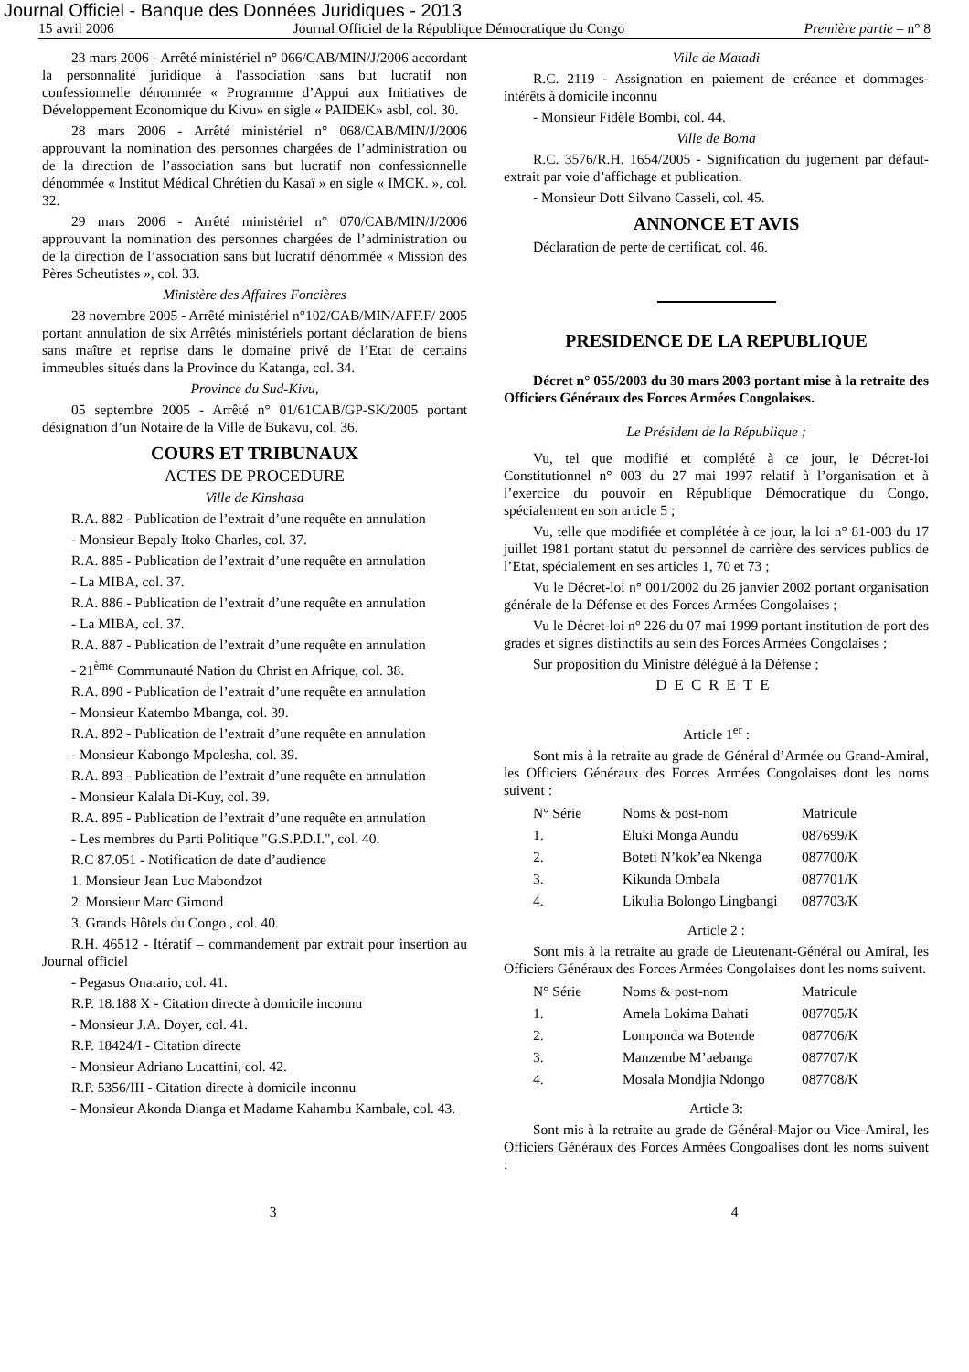Journal Officiel - Banque des Données Juridiques - 2013
15 avril 2006 Journal Officiel de la République Démocratique du Congo Première partie – n° 8
23 mars 2006 - Arrêté ministériel n° 066/CAB/MIN/J/2006 accordant la personnalité juridique à l'association sans but lucratif non confessionnelle dénommée « Programme d’Appui aux Initiatives de Développement Economique du Kivu» en sigle « PAIDEK» asbl, col. 30.
28 mars 2006 - Arrêté ministériel n° 068/CAB/MIN/J/2006 approuvant la nomination des personnes chargées de l’administration ou de la direction de l’association sans but lucratif non confessionnelle dénommée « Institut Médical Chrétien du Kasaï » en sigle « IMCK. », col. 32.
29 mars 2006 - Arrêté ministériel n° 070/CAB/MIN/J/2006 approuvant la nomination des personnes chargées de l’administration ou de la direction de l’association sans but lucratif dénommée « Mission des Pères Scheutistes », col. 33.
Ministère des Affaires Foncières
28 novembre 2005 - Arrêté ministériel n°102/CAB/MIN/AFF.F/ 2005 portant annulation de six Arrêtés ministériels portant déclaration de biens sans maître et reprise dans le domaine privé de l’Etat de certains immeubles situés dans la Province du Katanga, col. 34.
Province du Sud-Kivu,
05 septembre 2005 - Arrêté n° 01/61CAB/GP-SK/2005 portant désignation d’un Notaire de la Ville de Bukavu, col. 36.
COURS ET TRIBUNAUX
ACTES DE PROCEDURE
Ville de Kinshasa
R.A. 882 - Publication de l’extrait d’une requête en annulation
- Monsieur Bepaly Itoko Charles, col. 37.
R.A. 885 - Publication de l’extrait d’une requête en annulation
- La MIBA, col. 37.
R.A. 886 - Publication de l’extrait d’une requête en annulation
- La MIBA, col. 37.
R.A. 887 - Publication de l’extrait d’une requête en annulation
- 21<sup>ème</sup> Communauté Nation du Christ en Afrique, col. 38.
R.A. 890 - Publication de l’extrait d’une requête en annulation
- Monsieur Katembo Mbanga, col. 39.
R.A. 892 - Publication de l’extrait d’une requête en annulation
- Monsieur Kabongo Mpolesha, col. 39.
R.A. 893 - Publication de l’extrait d’une requête en annulation
- Monsieur Kalala Di-Kuy, col. 39.
R.A. 895 - Publication de l’extrait d’une requête en annulation
- Les membres du Parti Politique "G.S.P.D.I.", col. 40.
R.C 87.051 - Notification de date d’audience
1. Monsieur Jean Luc Mabondzot
2. Monsieur Marc Gimond
3. Grands Hôtels du Congo , col. 40.
R.H. 46512 - Itératif – commandement par extrait pour insertion au Journal officiel
- Pegasus Onatario, col. 41.
R.P. 18.188 X - Citation directe à domicile inconnu
- Monsieur J.A. Doyer, col. 41.
R.P. 18424/I - Citation directe
- Monsieur Adriano Lucattini, col. 42.
R.P. 5356/III - Citation directe à domicile inconnu
- Monsieur Akonda Dianga et Madame Kahambu Kambale, col. 43.
Ville de Matadi
R.C. 2119 - Assignation en paiement de créance et dommages-intérêts à domicile inconnu
- Monsieur Fidèle Bombi, col. 44.
Ville de Boma
R.C. 3576/R.H. 1654/2005 - Signification du jugement par défaut-extrait par voie d’affichage et publication.
- Monsieur Dott Silvano Casseli, col. 45.
ANNONCE ET AVIS
Déclaration de perte de certificat, col. 46.
PRESIDENCE DE LA REPUBLIQUE
Décret n° 055/2003 du 30 mars 2003 portant mise à la retraite des Officiers Généraux des Forces Armées Congolaises.
Le Président de la République ;
Vu, tel que modifié et complété à ce jour, le Décret-loi Constitutionnel n° 003 du 27 mai 1997 relatif à l’organisation et à l’exercice du pouvoir en République Démocratique du Congo, spécialement en son article 5 ;
Vu, telle que modifiée et complétée à ce jour, la loi n° 81-003 du 17 juillet 1981 portant statut du personnel de carrière des services publics de l’Etat, spécialement en ses articles 1, 70 et 73 ;
Vu le Décret-loi n° 001/2002 du 26 janvier 2002 portant organisation générale de la Défense et des Forces Armées Congolaises ;
Vu le Décret-loi n° 226 du 07 mai 1999 portant institution de port des grades et signes distinctifs au sein des Forces Armées Congolaises ;
Sur proposition du Ministre délégué à la Défense ;
DECRETE
Article 1<sup>er</sup> :
Sont mis à la retraite au grade de Général d’Armée ou Grand-Amiral, les Officiers Généraux des Forces Armées Congolaises dont les noms suivent :
| N° Série | Noms & post-nom | Matricule |
| 1. | Eluki Monga Aundu | 087699/K |
| 2. | Boteti N’kok’ea Nkenga | 087700/K |
| 3. | Kikunda Ombala | 087701/K |
| 4. | Likulia Bolongo Lingbangi | 087703/K |
Article 2 :
Sont mis à la retraite au grade de Lieutenant-Général ou Amiral, les Officiers Généraux des Forces Armées Congolaises dont les noms suivent.
| N° Série | Noms & post-nom | Matricule |
| 1. | Amela Lokima Bahati | 087705/K |
| 2. | Lomponda wa Botende | 087706/K |
| 3. | Manzembe M’aebanga | 087707/K |
| 4. | Mosala Mondjia Ndongo | 087708/K |
Article 3:
Sont mis à la retraite au grade de Général-Major ou Vice-Amiral, les Officiers Généraux des Forces Armées Congoalises dont les noms suivent :
3 4